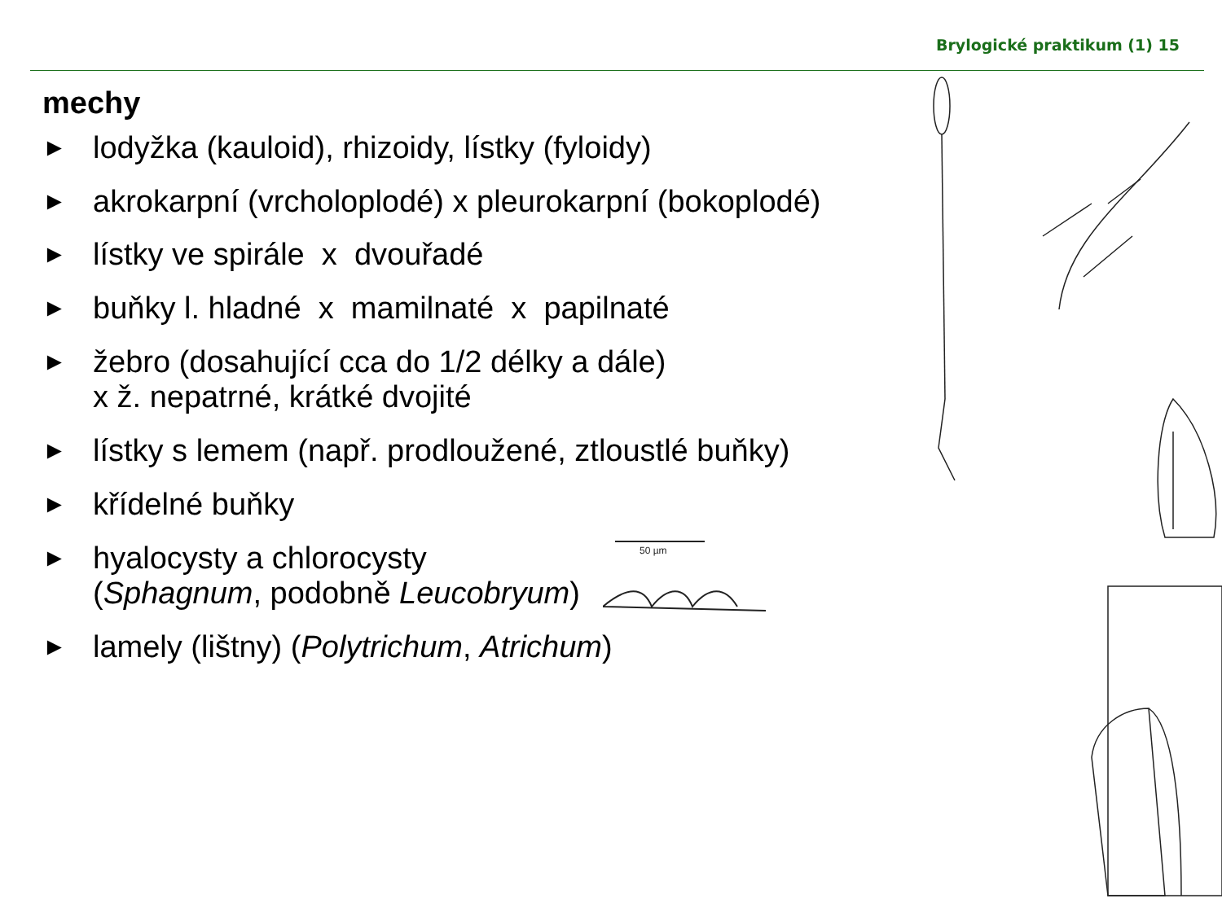Brylogické praktikum (1) 15
mechy
► lodyžka (kauloid), rhizoidy, lístky (fyloidy)
► akrokarpní (vrcholoplodé) x pleurokarpní (bokoplodé)
► lístky ve spirále x dvouřadé
► buňky l. hladné x mamilnaté x papilnaté
► žebro (dosahující cca do 1/2 délky a dále)
x ž. nepatrné, krátké dvojité
► lístky s lemem (např. prodloužené, ztloustlé buňky)
► křídelné buňky
► hyalocysty a chlorocysty
(Sphagnum, podobně Leucobryum)
► lamely (lištny) (Polytrichum, Atrichum)
50 µm